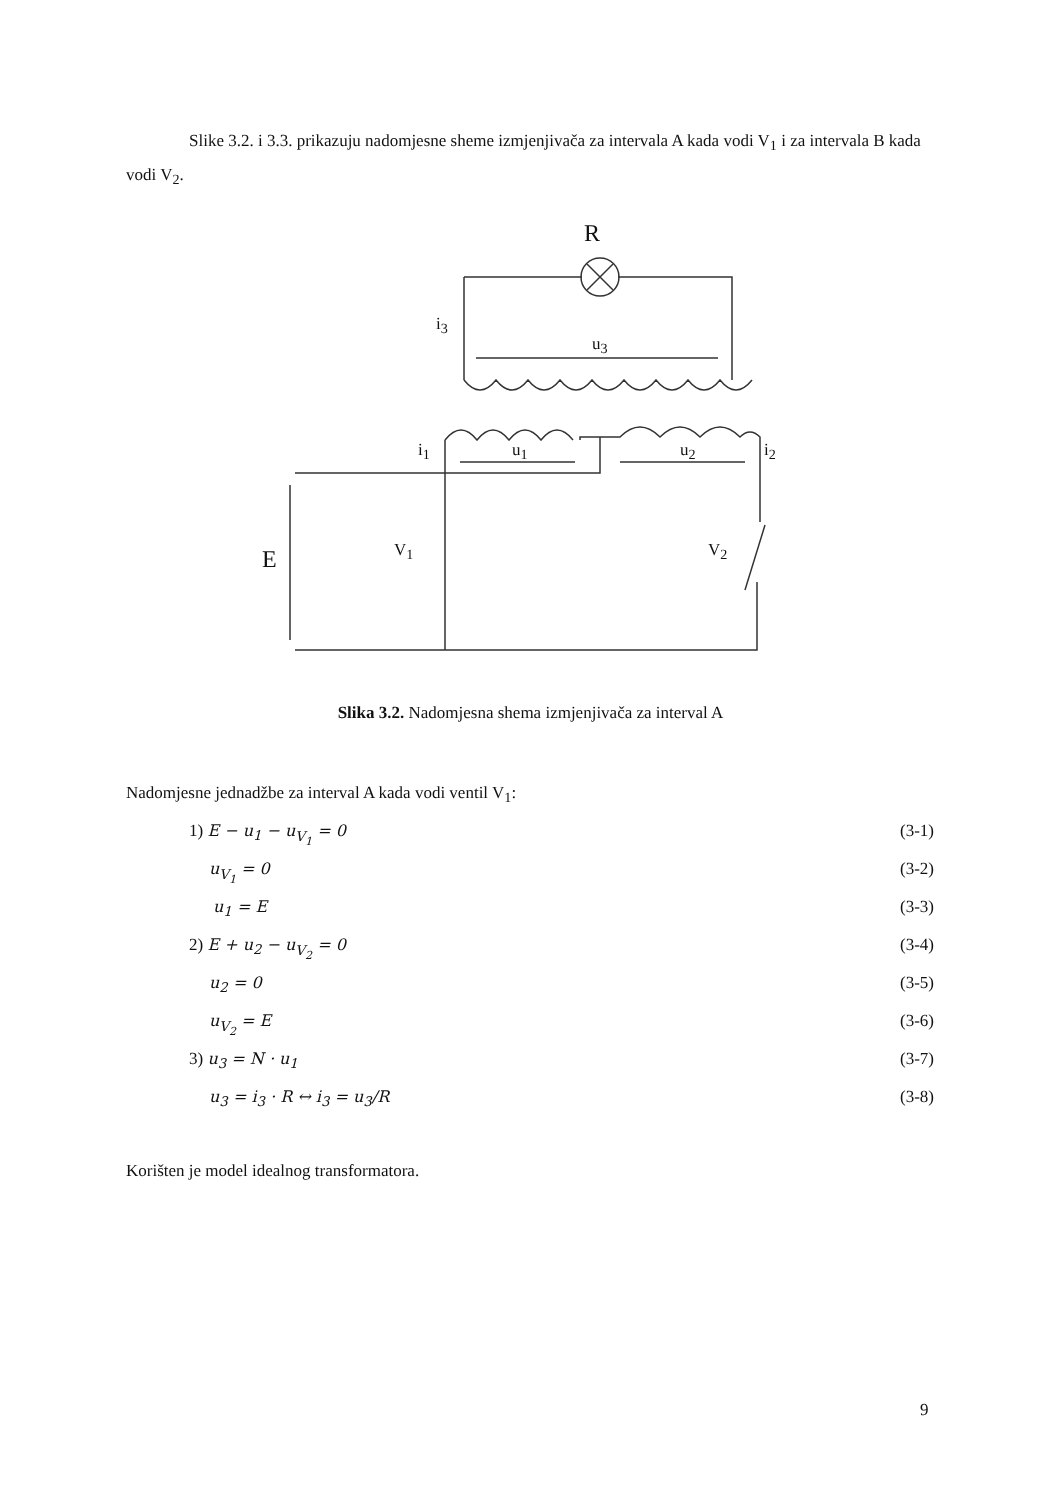Slike 3.2. i 3.3. prikazuju nadomjesne sheme izmjenjivača za intervala A kada vodi V<sub>1</sub> i za intervala B kada vodi V<sub>2</sub>.
R
i<sub>3</sub>
u<sub>3</sub>
i<sub>1</sub> u<sub>1</sub> u<sub>2</sub> i<sub>2</sub>
E V<sub>1</sub> V<sub>2</sub>
Slika 3.2. Nadomjesna shema izmjenjivača za interval A
Nadomjesne jednadžbe za interval A kada vodi ventil V<sub>1</sub>:
1) E − u<sub>1</sub> − u<sub>V<sub>1</sub></sub> = 0 (3-1)
u<sub>V<sub>1</sub></sub> = 0 (3-2)
u<sub>1</sub> = E (3-3)
2) E + u<sub>2</sub> − u<sub>V<sub>2</sub></sub> = 0 (3-4)
u<sub>2</sub> = 0 (3-5)
u<sub>V<sub>2</sub></sub> = E (3-6)
3) u<sub>3</sub> = N · u<sub>1</sub> (3-7)
u<sub>3</sub> = i<sub>3</sub> · R ↔ i<sub>3</sub> = u<sub>3</sub>/R (3-8)
Korišten je model idealnog transformatora.
9